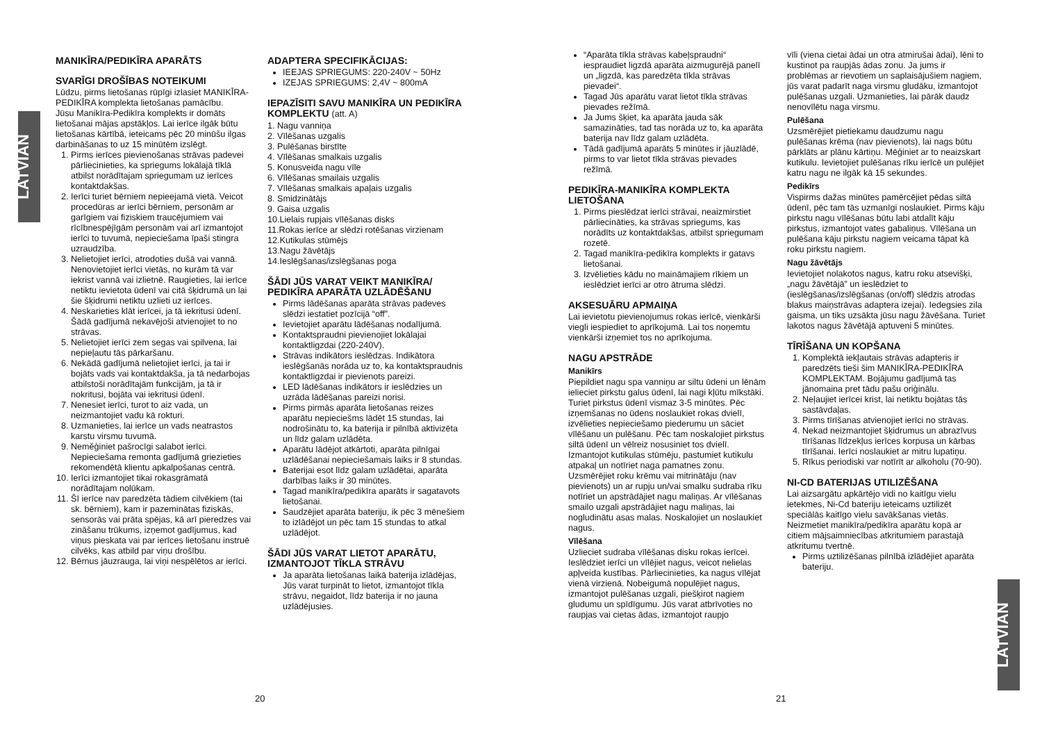LATVIAN
MANIKĪRA/PEDIKĪRA APARĀTS
SVARĪGI DROŠĪBAS NOTEIKUMI
Lūdzu, pirms lietošanas rūpīgi izlasiet MANIKĪRA-PEDIKĪRA komplekta lietošanas pamācību.
Jūsu Manikīra-Pedikīra komplekts ir domāts lietošanai mājas apstākļos. Lai ierīce ilgāk būtu lietošanas kārtībā, ieteicams pēc 20 minūšu ilgas darbināšanas to uz 15 minūtēm izslēgt.
1. Pirms ierīces pievienošanas strāvas padevei pārliecinieties, ka spriegums lokālajā tīklā atbilst norādītajam spriegumam uz ierīces kontaktdakšas.
2. Ierīci turiet bērniem nepieejamā vietā. Veicot procedūras ar ierīci bērniem, personām ar garīgiem vai fiziskiem traucējumiem vai rīcībnespējīgām personām vai arī izmantojot ierīci to tuvumā, nepieciešama īpaši stingra uzraudzība.
3. Nelietojiet ierīci, atrodoties dušā vai vannā. Nenovietojiet ierīci vietās, no kurām tā var iekrist vannā vai izlietnē. Raugieties, lai ierīce netiktu ievietota ūdenī vai citā šķidrumā un lai šie šķidrumi netiktu uzlieti uz ierīces.
4. Neskarieties klāt ierīcei, ja tā iekritusi ūdenī. Šādā gadījumā nekavējoši atvienojiet to no strāvas.
5. Nelietojiet ierīci zem segas vai spilvena, lai nepieļautu tās pārkaršanu.
6. Nekādā gadījumā nelietojiet ierīci, ja tai ir bojāts vads vai kontaktdakša, ja tā nedarbojas atbilstoši norādītajām funkcijām, ja tā ir nokritusi, bojāta vai iekritusi ūdenī.
7. Nenesiet ierīci, turot to aiz vada, un neizmantojiet vadu kā rokturi.
8. Uzmanieties, lai ierīce un vads neatrastos karstu virsmu tuvumā.
9. Neměģiniet pašrocīgi salabot ierīci. Nepieciešama remonta gadījumā griezieties rekomendētā klientu apkalpošanas centrā.
10. Ierīci izmantojiet tikai rokasgrāmatā norādītajam nolūkam.
11. Šī ierīce nav paredzēta tādiem cilvēkiem (tai sk. bērniem), kam ir pazeminātas fiziskās, sensorās vai prāta spējas, kā arī pieredzes vai zināšanu trūkums, izņemot gadījumus, kad viņus pieskata vai par ierīces lietošanu instruē cilvēks, kas atbild par viņu drošību.
12. Bērnus jāuzrauga, lai viņi nespēlētos ar ierīci.
ADAPTERA SPECIFIKĀCIJAS:
IEEJAS SPRIEGUMS: 220-240V ~ 50Hz
IZEJAS SPRIEGUMS: 2,4V ~ 800mA
IEPAZĪSITI SAVU MANIKĪRA UN PEDIKĪRA KOMPLEKTU (att. A)
1. Nagu vanniņa
2. Vīlēšanas uzgalis
3. Pulēšanas birstīte
4. Vīlēšanas smalkais uzgalis
5. Konusveida nagu vīle
6. Vīlēšanas smailais uzgalis
7. Vīlēšanas smalkais apaļais uzgalis
8. Smidzinātājs
9. Gaisa uzgalis
10.Lielais rupjais vīlēšanas disks
11.Rokas ierīce ar slēdzi rotēšanas virzienam
12.Kutikulas stūmējs
13.Nagu žāvētājs
14.Ieslēgšanas/izslēgšanas poga
ŠĀDI JŪS VARAT VEIKT MANIKĪRA/ PEDIKĪRA APARĀTA UZLĀDĒŠANU
Pirms lādēšanas aparāta strāvas padeves slēdzi iestatiet pozīcijā “off”.
Ievietojiet aparātu lādēšanas nodalījumā.
Kontaktspraudni pievienojiet lokālajai kontaktligzdai (220-240V).
Strāvas indikātors ieslēdzas. Indikātora ieslēgšanās norāda uz to, ka kontaktspraudnis kontaktligzdai ir pievienots pareizi.
LED lādēšanas indikātors ir ieslēdzies un uzrāda lādēšanas pareizi norisi.
Pirms pirmās aparāta lietošanas reizes aparātu nepieciešms lādēt 15 stundas, lai nodrošinātu to, ka baterija ir pilnībā aktivizēta un līdz galam uzlādēta.
Aparātu lādējot atkārtoti, aparāta pilnīgai uzlādēšanai nepieciešamais laiks ir 8 stundas.
Baterijai esot līdz galam uzlādētai, aparāta darbības laiks ir 30 minūtes.
Tagad manikīra/pedikīra aparāts ir sagatavots lietošanai.
Saudzējiet aparāta bateriju, ik pēc 3 mēnešiem to izlādējot un pēc tam 15 stundas to atkal uzlādējot.
ŠĀDI JŪS VARAT LIETOT APARĀTU, IZMANTOJOT TĪKLA STRĀVU
Ja aparāta lietošanas laikā baterija izlādējas, Jūs varat turpināt to lietot, izmantojot tīkla strāvu, negaidot, līdz baterija ir no jauna uzlādējusies.
20
“Aparāta tīkla strāvas kabeļspraudni“ iespraudiet ligzdā aparāta aizmugurējā panelī un „ligzdā, kas paredzēta tīkla strāvas pievadei“.
Tagad Jūs aparātu varat lietot tīkla strāvas pievades režīmā.
Ja Jums šķiet, ka aparāta jauda sāk samazināties, tad tas norāda uz to, ka aparāta baterija nav līdz galam uzlādēta.
Tādā gadījumā aparāts 5 minūtes ir jāuzlādē, pirms to var lietot tīkla strāvas pievades režīmā.
PEDIKĪRA-MANIKĪRA KOMPLEKTA LIETOŠANA
1. Pirms pieslēdzat ierīci strāvai, neaizmirstiet pārliecināties, ka strāvas spriegums, kas norādīts uz kontaktdakšas, atbilst spriegumam rozetē.
2. Tagad manikīra-pedikīra komplekts ir gatavs lietošanai.
3. Izvēlieties kādu no maināmajiem rīkiem un ieslēdziet ierīci ar otro ātruma slēdzi.
AKSESUĀRU APMAIŅA
Lai ievietotu pievienojumus rokas ierīcē, vienkārši viegli iespiediet to aprīkojumā. Lai tos noņemtu vienkārši izņemiet tos no aprīkojuma.
NAGU APSTRĀDE
Manikīrs
Piepildiet nagu spa vanniņu ar siltu ūdeni un lēnām ielieciet pirkstu galus ūdenī, lai nagi kļūtu mīkstāki. Turiet pirkstus ūdenī vismaz 3-5 minūtes. Pēc izņemšanas no ūdens noslaukiet rokas dvielī, izvēlieties nepieciešamo piederumu un sāciet vīlēšanu un pulēšanu. Pēc tam noskalojiet pirkstus siltā ūdenī un vēlreiz nosusiniet tos dvielī. Izmantojot kutikulas stūmēju, pastumiet kutikulu atpakaļ un notīriet naga pamatnes zonu. Uzsmērējiet roku krēmu vai mitrinātāju (nav pievienots) un ar rupju un/vai smalku sudraba rīku notīriet un apstrādājiet nagu maliņas. Ar vīlēšanas smailo uzgali apstrādājiet nagu maliņas, lai nogludinātu asas malas. Noskalojiet un noslaukiet nagus.
Vīlēšana
Uzlieciet sudraba vīlēšanas disku rokas ierīcei. Ieslēdziet ierīci un vīlējiet nagus, veicot nelielas apļveida kustības. Pārliecinieties, ka nagus vīlējat vienā virzienā. Nobeigumā nopulējiet nagus, izmantojot pulēšanas uzgali, piešķirot nagiem gludumu un spīdīgumu. Jūs varat atbrīvoties no raupjas vai cietas ādas, izmantojot raupjo
vīli (viena cietai ādai un otra atmirušai ādai), lēni to kustinot pa raupjās ādas zonu. Ja jums ir problēmas ar rievotiem un saplaisājušiem nagiem, jūs varat padarīt naga virsmu gludāku, izmantojot pulēšanas uzgali. Uzmanieties, lai pārāk daudz nenovīlētu naga virsmu.
Pulēšana
Uzsmērējiet pietiekamu daudzumu nagu pulēšanas krēma (nav pievienots), lai nags būtu pārklāts ar plānu kārtiņu. Mēģiniet ar to neaizskart kutikulu. Ievietojiet pulēšanas rīku ierīcē un pulējiet katru nagu ne ilgāk kā 15 sekundes.
Pedikīrs
Vispirms dažas minūtes pamērcējiet pēdas siltā ūdenī, pēc tam tās uzmanīgi noslaukiet. Pirms kāju pirkstu nagu vīlēšanas būtu labi atdalīt kāju pirkstus, izmantojot vates gabaliņus. Vīlēšana un pulēšana kāju pirkstu nagiem veicama tāpat kā roku pirkstu nagiem.
Nagu žāvētājs
Ievietojiet nolakotos nagus, katru roku atsevišķi, „nagu žāvētājā” un ieslēdziet to (ieslēgšanas/izslēgšanas (on/off) slēdzis atrodas blakus maiņstrāvas adaptera izejai). Iedegsies zila gaisma, un tiks uzsākta jūsu nagu žāvēšana. Turiet lakotos nagus žāvētājā aptuveni 5 minūtes.
TĪRĪŠANA UN KOPŠANA
1. Komplektā iekļautais strāvas adapteris ir paredzēts tieši šim MANIKĪRA-PEDIKĪRA KOMPLEKTAM. Bojājumu gadījumā tas jānomaina pret tādu pašu oriģinālu.
2. Neļaujiet ierīcei krist, lai netiktu bojātas tās sastāvdaļas.
3. Pirms tīrīšanas atvienojiet ierīci no strāvas.
4. Nekad neizmantojiet šķidrumus un abrazīvus tīrīšanas līdzekļus ierīces korpusa un kārbas tīrīšanai. Ierīci noslaukiet ar mitru lupatiņu.
5. Rīkus periodiski var notīrīt ar alkoholu (70-90).
NI-CD BATERIJAS UTILIZĒŠANA
Lai aizsargātu apkārtējo vidi no kaitīgu vielu ietekmes, Ni-Cd bateriju ieteicams uztilizēt speciālās kaitīgo vielu savākšanas vietās. Neizmetiet manikīra/pedikīra aparātu kopā ar citiem mājsaimniecības atkritumiem parastajā atkritumu tvertnē.
Pirms uztilizēšanas pilnībā izlādējiet aparāta bateriju.
21
LATVIAN